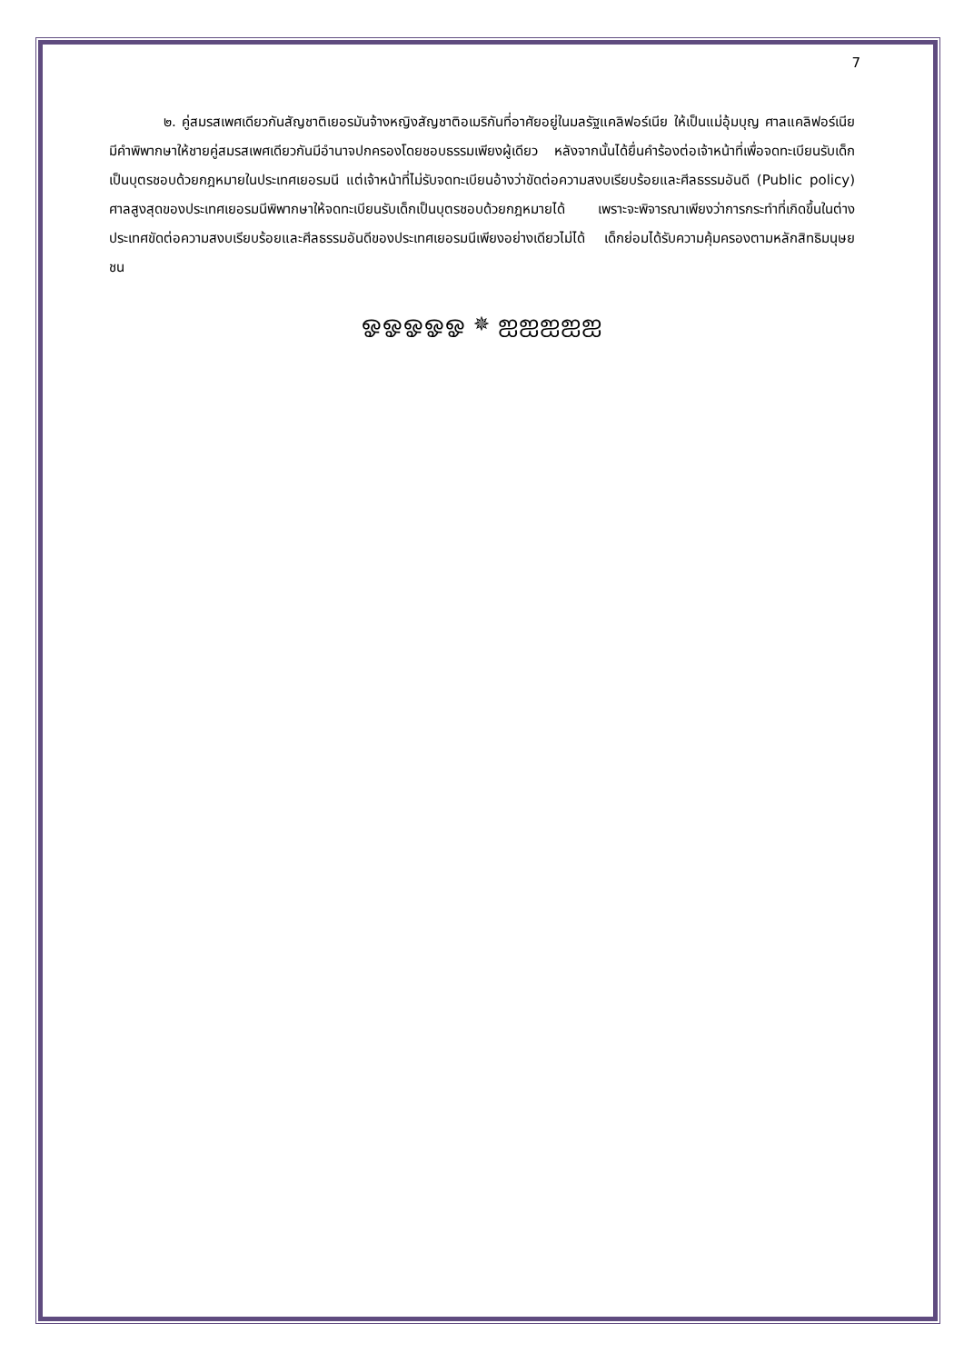7
๒. คู่สมรสเพศเดียวกันสัญชาติเยอรมันจ้างหญิงสัญชาติอเมริกันที่อาศัยอยู่ในมลรัฐแคลิฟอร์เนีย ให้เป็นแม่อุ้มบุญ ศาลแคลิฟอร์เนียมีคำพิพากษาให้ชายคู่สมรสเพศเดียวกันมีอำนาจปกครองโดยชอบธรรมเพียงผู้เดียว หลังจากนั้นได้ยื่นคำร้องต่อเจ้าหน้าที่เพื่อจดทะเบียนรับเด็กเป็นบุตรชอบด้วยกฎหมายในประเทศเยอรมนี แต่เจ้าหน้าที่ไม่รับจดทะเบียนอ้างว่าขัดต่อความสงบเรียบร้อยและศีลธรรมอันดี (Public policy) ศาลสูงสุดของประเทศเยอรมนีพิพากษาให้จดทะเบียนรับเด็กเป็นบุตรชอบด้วยกฎหมายได้ เพราะจะพิจารณาเพียงว่าการกระทำที่เกิดขึ้นในต่างประเทศขัดต่อความสงบเรียบร้อยและศีลธรรมอันดีของประเทศเยอรมนีเพียงอย่างเดียวไม่ได้ เด็กย่อมได้รับความคุ้มครองตามหลักสิทธิมนุษยชน
ஓஓஓஓஓ ✵ ஐஐஐஐஐ